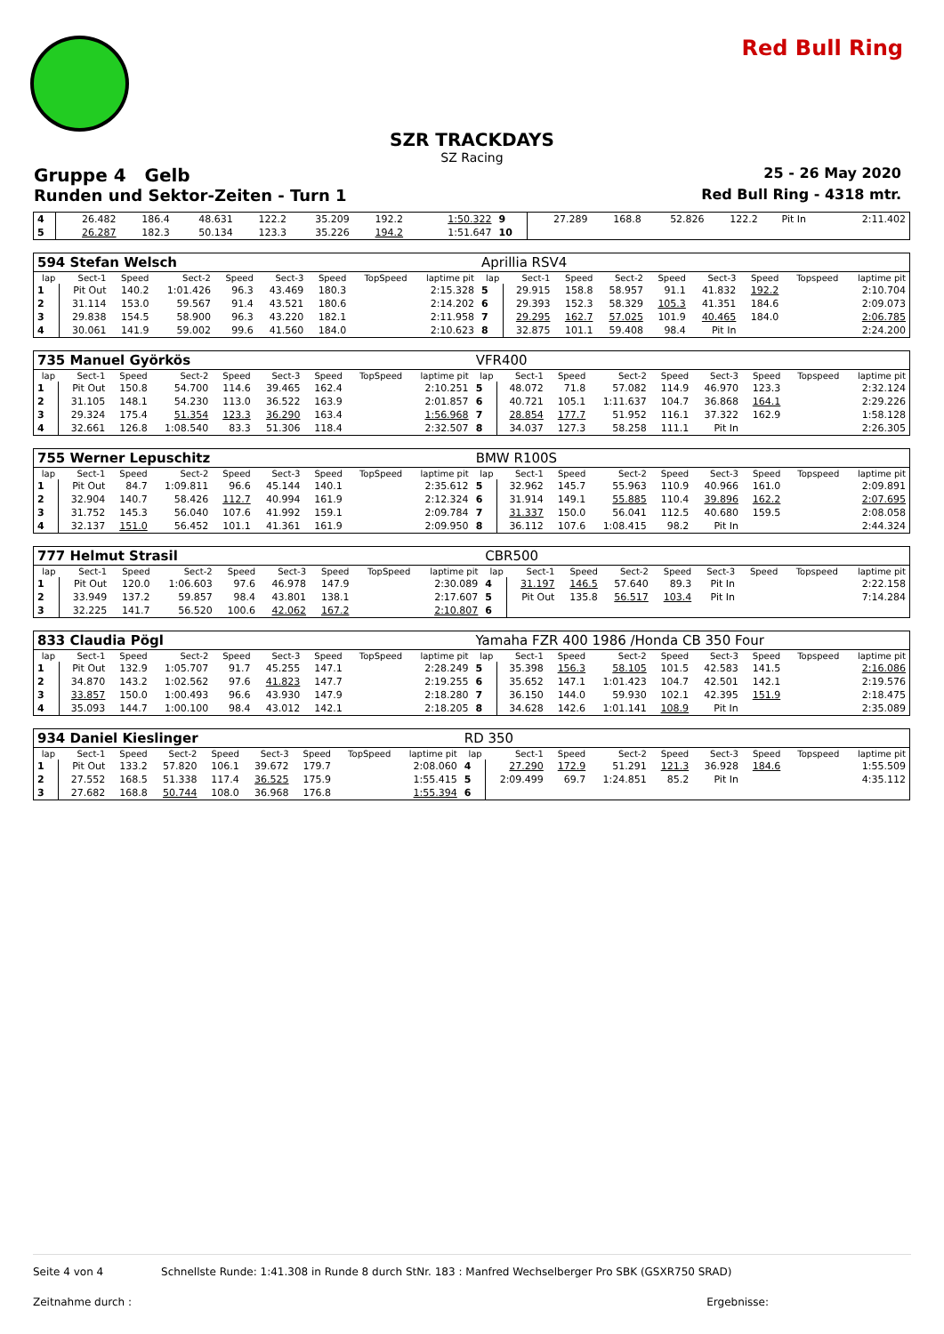Red Bull Ring
SZR TRACKDAYS
SZ Racing
Gruppe 4 Gelb 25 - 26 May 2020
Runden und Sektor-Zeiten - Turn 1 Red Bull Ring - 4318 mtr.
| 4 | 26.482 | 186.4 | 48.631 | 122.2 | 35.209 | 192.2 | | 1:50.322 | 9 | 27.289 | 168.8 | 52.826 | 122.2 | Pit In | | | 2:11.402 |
| 5 | 26.287 | 182.3 | 50.134 | 123.3 | 35.226 | 194.2 | | 1:51.647 | 10 | | | | | | | | |
| 594 Stefan Welsch | | | | | | | | | Aprillia RSV4 | | | | | | | | |
| lap | Sect-1 | Speed | Sect-2 | Speed | Sect-3 | Speed | TopSpeed | laptime pit | lap | Sect-1 | Speed | Sect-2 | Speed | Sect-3 | Speed | Topspeed | laptime pit |
| 1 | Pit Out | 140.2 | 1:01.426 | 96.3 | 43.469 | 180.3 | | 2:15.328 | 5 | 29.915 | 158.8 | 58.957 | 91.1 | 41.832 | 192.2 | | 2:10.704 |
| 2 | 31.114 | 153.0 | 59.567 | 91.4 | 43.521 | 180.6 | | 2:14.202 | 6 | 29.393 | 152.3 | 58.329 | 105.3 | 41.351 | 184.6 | | 2:09.073 |
| 3 | 29.838 | 154.5 | 58.900 | 96.3 | 43.220 | 182.1 | | 2:11.958 | 7 | 29.295 | 162.7 | 57.025 | 101.9 | 40.465 | 184.0 | | 2:06.785 |
| 4 | 30.061 | 141.9 | 59.002 | 99.6 | 41.560 | 184.0 | | 2:10.623 | 8 | 32.875 | 101.1 | 59.408 | 98.4 | Pit In | | | 2:24.200 |
| 735 Manuel Györkös | | | | | | | | | VFR400 | | | | | | | | |
| lap | Sect-1 | Speed | Sect-2 | Speed | Sect-3 | Speed | TopSpeed | laptime pit | lap | Sect-1 | Speed | Sect-2 | Speed | Sect-3 | Speed | Topspeed | laptime pit |
| 1 | Pit Out | 150.8 | 54.700 | 114.6 | 39.465 | 162.4 | | 2:10.251 | 5 | 48.072 | 71.8 | 57.082 | 114.9 | 46.970 | 123.3 | | 2:32.124 |
| 2 | 31.105 | 148.1 | 54.230 | 113.0 | 36.522 | 163.9 | | 2:01.857 | 6 | 40.721 | 105.1 | 1:11.637 | 104.7 | 36.868 | 164.1 | | 2:29.226 |
| 3 | 29.324 | 175.4 | 51.354 | 123.3 | 36.290 | 163.4 | | 1:56.968 | 7 | 28.854 | 177.7 | 51.952 | 116.1 | 37.322 | 162.9 | | 1:58.128 |
| 4 | 32.661 | 126.8 | 1:08.540 | 83.3 | 51.306 | 118.4 | | 2:32.507 | 8 | 34.037 | 127.3 | 58.258 | 111.1 | Pit In | | | 2:26.305 |
| 755 Werner Lepuschitz | | | | | | | | | BMW R100S | | | | | | | | |
| lap | Sect-1 | Speed | Sect-2 | Speed | Sect-3 | Speed | TopSpeed | laptime pit | lap | Sect-1 | Speed | Sect-2 | Speed | Sect-3 | Speed | Topspeed | laptime pit |
| 1 | Pit Out | 84.7 | 1:09.811 | 96.6 | 45.144 | 140.1 | | 2:35.612 | 5 | 32.962 | 145.7 | 55.963 | 110.9 | 40.966 | 161.0 | | 2:09.891 |
| 2 | 32.904 | 140.7 | 58.426 | 112.7 | 40.994 | 161.9 | | 2:12.324 | 6 | 31.914 | 149.1 | 55.885 | 110.4 | 39.896 | 162.2 | | 2:07.695 |
| 3 | 31.752 | 145.3 | 56.040 | 107.6 | 41.992 | 159.1 | | 2:09.784 | 7 | 31.337 | 150.0 | 56.041 | 112.5 | 40.680 | 159.5 | | 2:08.058 |
| 4 | 32.137 | 151.0 | 56.452 | 101.1 | 41.361 | 161.9 | | 2:09.950 | 8 | 36.112 | 107.6 | 1:08.415 | 98.2 | Pit In | | | 2:44.324 |
| 777 Helmut Strasil | | | | | | | | | CBR500 | | | | | | | | |
| lap | Sect-1 | Speed | Sect-2 | Speed | Sect-3 | Speed | TopSpeed | laptime pit | lap | Sect-1 | Speed | Sect-2 | Speed | Sect-3 | Speed | Topspeed | laptime pit |
| 1 | Pit Out | 120.0 | 1:06.603 | 97.6 | 46.978 | 147.9 | | 2:30.089 | 4 | 31.197 | 146.5 | 57.640 | 89.3 | Pit In | | | 2:22.158 |
| 2 | 33.949 | 137.2 | 59.857 | 98.4 | 43.801 | 138.1 | | 2:17.607 | 5 | Pit Out | 135.8 | 56.517 | 103.4 | Pit In | | | 7:14.284 |
| 3 | 32.225 | 141.7 | 56.520 | 100.6 | 42.062 | 167.2 | | 2:10.807 | 6 | | | | | | | | |
| 833 Claudia Pögl | | | | | | | | | Yamaha FZR 400 1986 /Honda CB 350 Four | | | | | | | | |
| lap | Sect-1 | Speed | Sect-2 | Speed | Sect-3 | Speed | TopSpeed | laptime pit | lap | Sect-1 | Speed | Sect-2 | Speed | Sect-3 | Speed | Topspeed | laptime pit |
| 1 | Pit Out | 132.9 | 1:05.707 | 91.7 | 45.255 | 147.1 | | 2:28.249 | 5 | 35.398 | 156.3 | 58.105 | 101.5 | 42.583 | 141.5 | | 2:16.086 |
| 2 | 34.870 | 143.2 | 1:02.562 | 97.6 | 41.823 | 147.7 | | 2:19.255 | 6 | 35.652 | 147.1 | 1:01.423 | 104.7 | 42.501 | 142.1 | | 2:19.576 |
| 3 | 33.857 | 150.0 | 1:00.493 | 96.6 | 43.930 | 147.9 | | 2:18.280 | 7 | 36.150 | 144.0 | 59.930 | 102.1 | 42.395 | 151.9 | | 2:18.475 |
| 4 | 35.093 | 144.7 | 1:00.100 | 98.4 | 43.012 | 142.1 | | 2:18.205 | 8 | 34.628 | 142.6 | 1:01.141 | 108.9 | Pit In | | | 2:35.089 |
| 934 Daniel Kieslinger | | | | | | | | | RD 350 | | | | | | | | |
| lap | Sect-1 | Speed | Sect-2 | Speed | Sect-3 | Speed | TopSpeed | laptime pit | lap | Sect-1 | Speed | Sect-2 | Speed | Sect-3 | Speed | Topspeed | laptime pit |
| 1 | Pit Out | 133.2 | 57.820 | 106.1 | 39.672 | 179.7 | | 2:08.060 | 4 | 27.290 | 172.9 | 51.291 | 121.3 | 36.928 | 184.6 | | 1:55.509 |
| 2 | 27.552 | 168.5 | 51.338 | 117.4 | 36.525 | 175.9 | | 1:55.415 | 5 | 2:09.499 | 69.7 | 1:24.851 | 85.2 | Pit In | | | 4:35.112 |
| 3 | 27.682 | 168.8 | 50.744 | 108.0 | 36.968 | 176.8 | | 1:55.394 | 6 | | | | | | | | |
Seite 4 von 4 Schnellste Runde: 1:41.308 in Runde 8 durch StNr. 183 : Manfred Wechselberger Pro SBK (GSXR750 SRAD)
Zeitnahme durch : Ergebnisse: